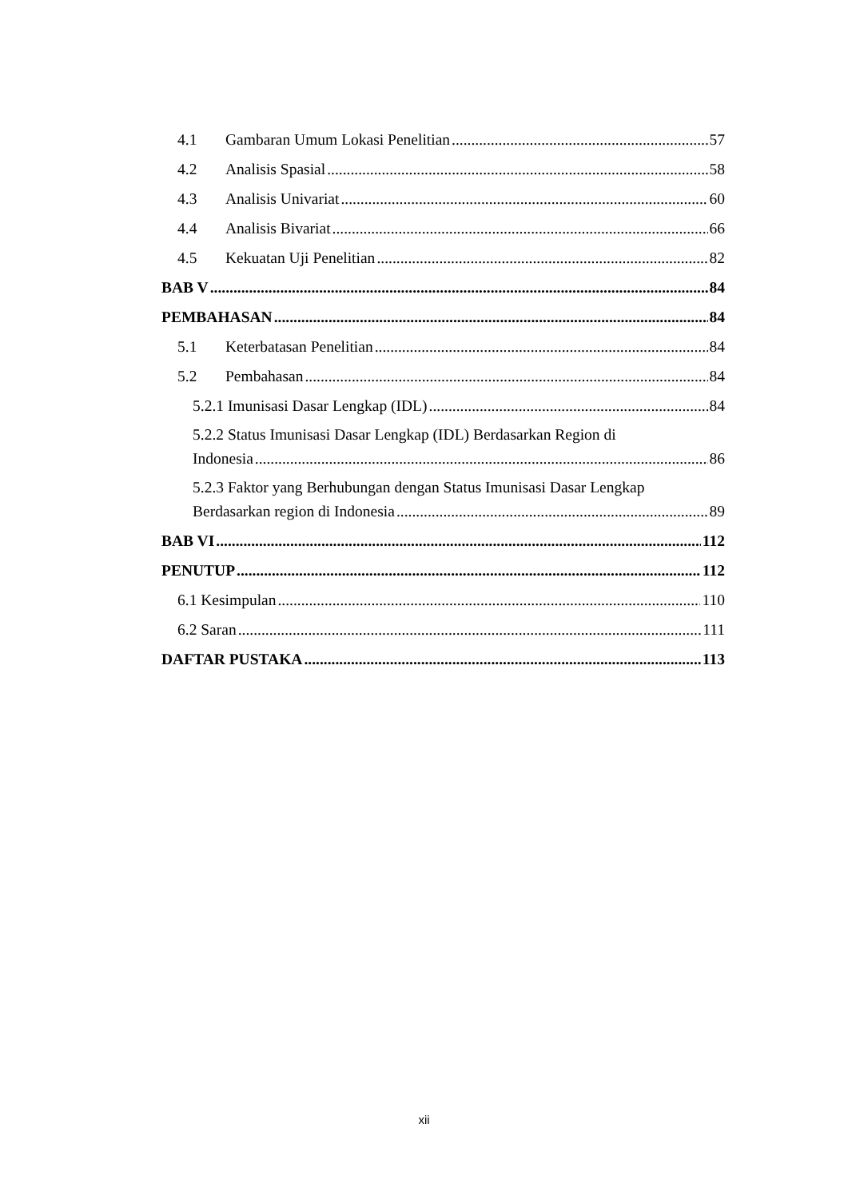4.1 Gambaran Umum Lokasi Penelitian 57
4.2 Analisis Spasial 58
4.3 Analisis Univariat 60
4.4 Analisis Bivariat 66
4.5 Kekuatan Uji Penelitian 82
BAB V 84
PEMBAHASAN 84
5.1 Keterbatasan Penelitian 84
5.2 Pembahasan 84
5.2.1 Imunisasi Dasar Lengkap (IDL) 84
5.2.2 Status Imunisasi Dasar Lengkap (IDL) Berdasarkan Region di
Indonesia 86
5.2.3 Faktor yang Berhubungan dengan Status Imunisasi Dasar Lengkap
Berdasarkan region di Indonesia 89
BAB VI 112
PENUTUP 112
6.1 Kesimpulan 110
6.2 Saran 111
DAFTAR PUSTAKA 113
xii